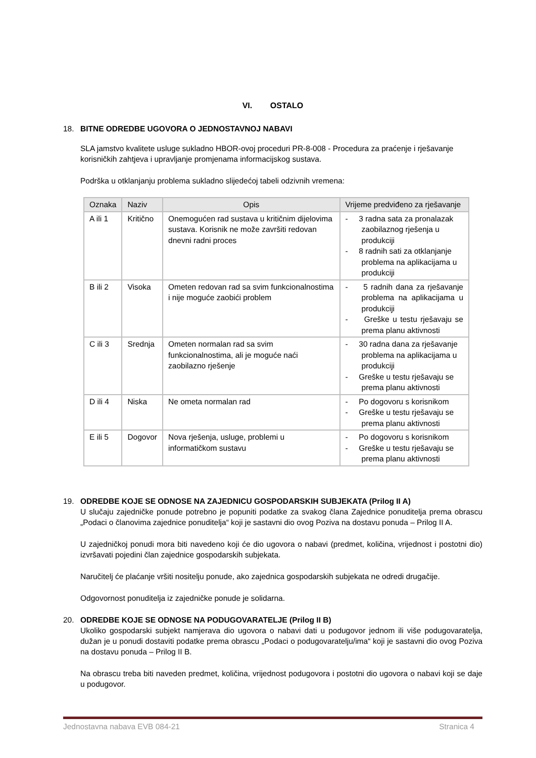VI. OSTALO
18. BITNE ODREDBE UGOVORA O JEDNOSTAVNOJ NABAVI
SLA jamstvo kvalitete usluge sukladno HBOR-ovoj proceduri PR-8-008 - Procedura za praćenje i rješavanje korisničkih zahtjeva i upravljanje promjenama informacijskog sustava.
Podrška u otklanjanju problema sukladno slijedećoj tabeli odzivnih vremena:
| Oznaka | Naziv | Opis | Vrijeme predviđeno za rješavanje |
| --- | --- | --- | --- |
| A ili 1 | Kritično | Onemogućen rad sustava u kritičnim dijelovima sustava. Korisnik ne može završiti redovan dnevni radni proces | - 3 radna sata za pronalazak zaobilaznog rješenja u produkciji - 8 radnih sati za otklanjanje problema na aplikacijama u produkciji |
| B ili 2 | Visoka | Ometen redovan rad sa svim funkcionalnostima i nije moguće zaobići problem | - 5 radnih dana za rješavanje problema na aplikacijama u produkciji - Greške u testu rješavaju se prema planu aktivnosti |
| C ili 3 | Srednja | Ometen normalan rad sa svim funkcionalnostima, ali je moguće naći zaobilazno rješenje | - 30 radna dana za rješavanje problema na aplikacijama u produkciji - Greške u testu rješavaju se prema planu aktivnosti |
| D ili 4 | Niska | Ne ometa normalan rad | - Po dogovoru s korisnikom - Greške u testu rješavaju se prema planu aktivnosti |
| E ili 5 | Dogovor | Nova rješenja, usluge, problemi u informatičkom sustavu | - Po dogovoru s korisnikom - Greške u testu rješavaju se prema planu aktivnosti |
19. ODREDBE KOJE SE ODNOSE NA ZAJEDNICU GOSPODARSKIH SUBJEKATA (Prilog II A)
U slučaju zajedničke ponude potrebno je popuniti podatke za svakog člana Zajednice ponuditelja prema obrascu „Podaci o članovima zajednice ponuditelja“ koji je sastavni dio ovog Poziva na dostavu ponuda – Prilog II A.
U zajedničkoj ponudi mora biti navedeno koji će dio ugovora o nabavi (predmet, količina, vrijednost i postotni dio) izvršavati pojedini član zajednice gospodarskih subjekata.
Naručitelj će plaćanje vršiti nositelju ponude, ako zajednica gospodarskih subjekata ne odredi drugačije.
Odgovornost ponuditelja iz zajedničke ponude je solidarna.
20. ODREDBE KOJE SE ODNOSE NA PODUGOVARATELJE (Prilog II B)
Ukoliko gospodarski subjekt namjerava dio ugovora o nabavi dati u podugovor jednom ili više podugovaratelja, dužan je u ponudi dostaviti podatke prema obrascu „Podaci o podugovaratelju/ima“ koji je sastavni dio ovog Poziva na dostavu ponuda – Prilog II B.
Na obrascu treba biti naveden predmet, količina, vrijednost podugovora i postotni dio ugovora o nabavi koji se daje u podugovor.
Jednostavna nabava EVB 084-21 Stranica 4